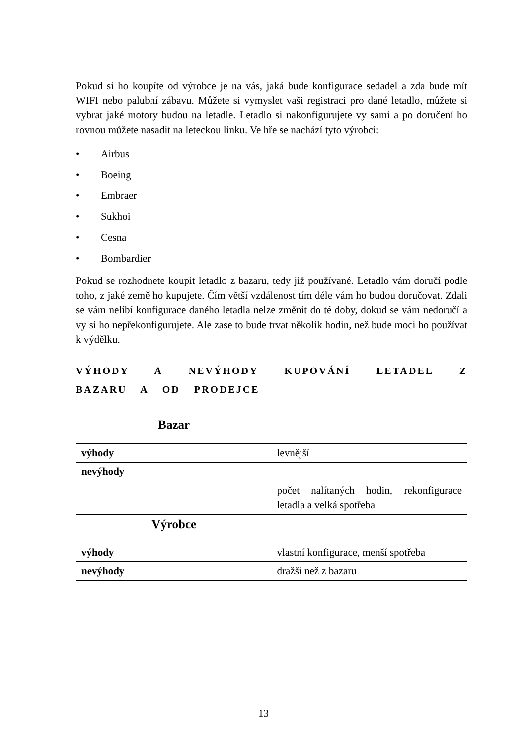Pokud si ho koupíte od výrobce je na vás, jaká bude konfigurace sedadel a zda bude mít WIFI nebo palubní zábavu. Můžete si vymyslet vaši registraci pro dané letadlo, můžete si vybrat jaké motory budou na letadle. Letadlo si nakonfigurujete vy sami a po doručení ho rovnou můžete nasadit na leteckou linku. Ve hře se nachází tyto výrobci:
• Airbus
• Boeing
• Embraer
• Sukhoi
• Cesna
• Bombardier
Pokud se rozhodnete koupit letadlo z bazaru, tedy již používané. Letadlo vám doručí podle toho, z jaké země ho kupujete. Čím větší vzdálenost tím déle vám ho budou doručovat. Zdali se vám nelíbí konfigurace daného letadla nelze změnit do té doby, dokud se vám nedoručí a vy si ho nepřekonfigurujete. Ale zase to bude trvat několik hodin, než bude moci ho používat k výdělku.
VÝHODY A NEVÝHODY KUPOVÁNÍ LETADEL Z BAZARU A OD PRODEJCE
| Bazar | |
| výhody | levnější |
| nevýhody | |
| | počet nalítaných hodin, rekonfigurace letadla a velká spotřeba |
| Výrobce | |
| výhody | vlastní konfigurace, menší spotřeba |
| nevýhody | dražší než z bazaru |
13